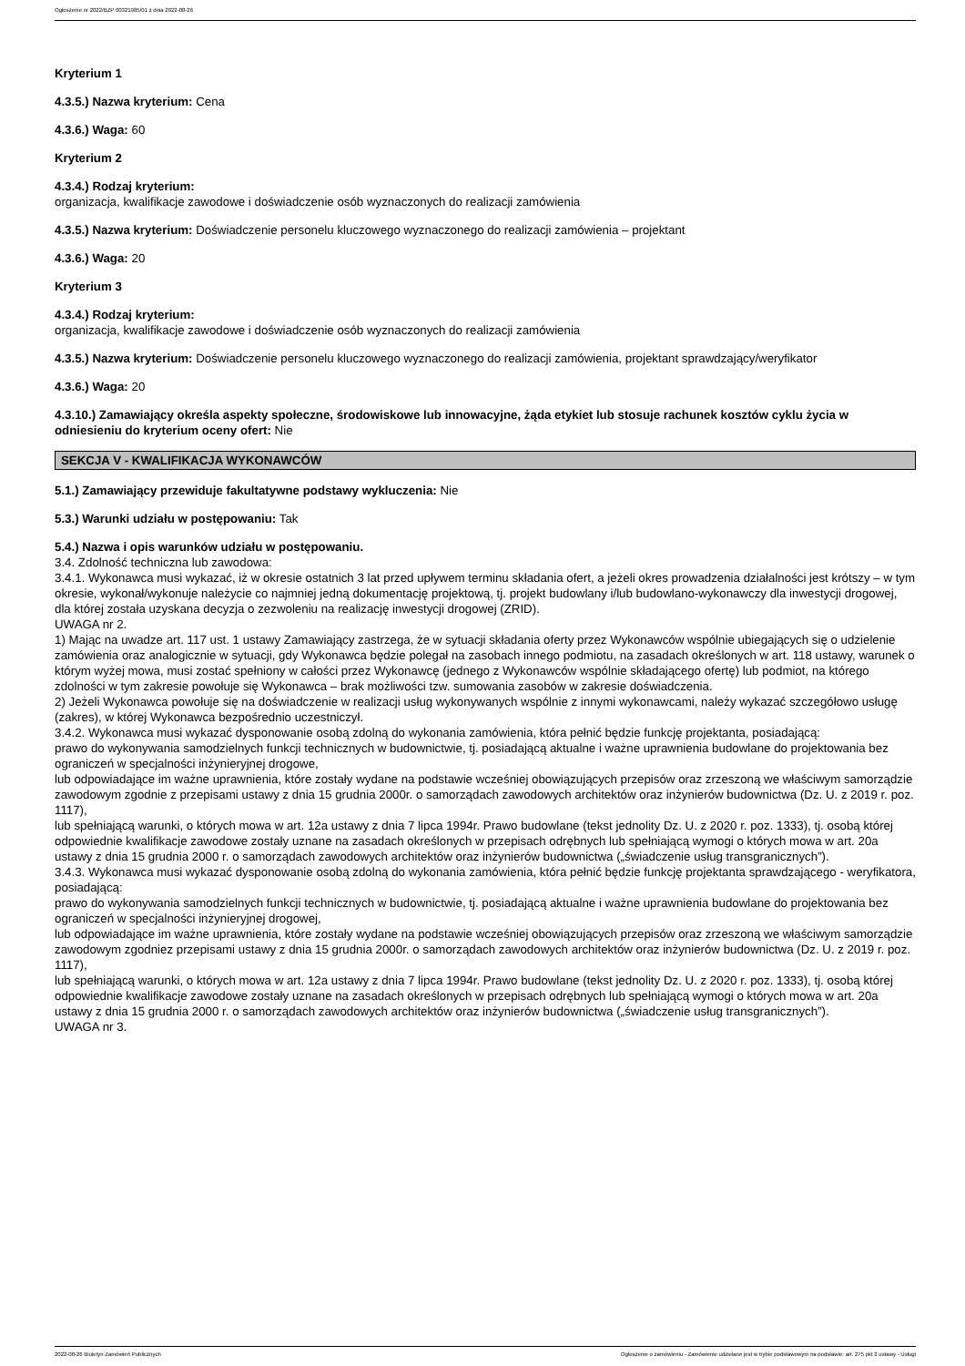Ogłoszenie nr 2022/BZP 00321985/01 z dnia 2022-08-26
Kryterium 1
4.3.5.) Nazwa kryterium: Cena
4.3.6.) Waga: 60
Kryterium 2
4.3.4.) Rodzaj kryterium:
organizacja, kwalifikacje zawodowe i doświadczenie osób wyznaczonych do realizacji zamówienia
4.3.5.) Nazwa kryterium: Doświadczenie personelu kluczowego wyznaczonego do realizacji zamówienia – projektant
4.3.6.) Waga: 20
Kryterium 3
4.3.4.) Rodzaj kryterium:
organizacja, kwalifikacje zawodowe i doświadczenie osób wyznaczonych do realizacji zamówienia
4.3.5.) Nazwa kryterium: Doświadczenie personelu kluczowego wyznaczonego do realizacji zamówienia, projektant sprawdzający/weryfikator
4.3.6.) Waga: 20
4.3.10.) Zamawiający określa aspekty społeczne, środowiskowe lub innowacyjne, żąda etykiet lub stosuje rachunek kosztów cyklu życia w odniesieniu do kryterium oceny ofert: Nie
SEKCJA V - KWALIFIKACJA WYKONAWCÓW
5.1.) Zamawiający przewiduje fakultatywne podstawy wykluczenia: Nie
5.3.) Warunki udziału w postępowaniu: Tak
5.4.) Nazwa i opis warunków udziału w postępowaniu.
3.4. Zdolność techniczna lub zawodowa:
3.4.1. Wykonawca musi wykazać, iż w okresie ostatnich 3 lat przed upływem terminu składania ofert, a jeżeli okres prowadzenia działalności jest krótszy – w tym okresie, wykonał/wykonuje należycie co najmniej jedną dokumentację projektową, tj. projekt budowlany i/lub budowlano-wykonawczy dla inwestycji drogowej, dla której została uzyskana decyzja o zezwoleniu na realizację inwestycji drogowej (ZRID).
UWAGA nr 2.
1) Mając na uwadze art. 117 ust. 1 ustawy Zamawiający zastrzega, że w sytuacji składania oferty przez Wykonawców wspólnie ubiegających się o udzielenie zamówienia oraz analogicznie w sytuacji, gdy Wykonawca będzie polegał na zasobach innego podmiotu, na zasadach określonych w art. 118 ustawy, warunek o którym wyżej mowa, musi zostać spełniony w całości przez Wykonawcę (jednego z Wykonawców wspólnie składającego ofertę) lub podmiot, na którego zdolności w tym zakresie powołuje się Wykonawca – brak możliwości tzw. sumowania zasobów w zakresie doświadczenia.
2) Jeżeli Wykonawca powołuje się na doświadczenie w realizacji usług wykonywanych wspólnie z innymi wykonawcami, należy wykazać szczegółowo usługę (zakres), w której Wykonawca bezpośrednio uczestniczył.
3.4.2. Wykonawca musi wykazać dysponowanie osobą zdolną do wykonania zamówienia, która pełnić będzie funkcję projektanta, posiadającą:
prawo do wykonywania samodzielnych funkcji technicznych w budownictwie, tj. posiadającą aktualne i ważne uprawnienia budowlane do projektowania bez ograniczeń w specjalności inżynieryjnej drogowe,
lub odpowiadające im ważne uprawnienia, które zostały wydane na podstawie wcześniej obowiązujących przepisów oraz zrzeszoną we właściwym samorządzie zawodowym zgodnie z przepisami ustawy z dnia 15 grudnia 2000r. o samorządach zawodowych architektów oraz inżynierów budownictwa (Dz. U. z 2019 r. poz. 1117),
lub spełniającą warunki, o których mowa w art. 12a ustawy z dnia 7 lipca 1994r. Prawo budowlane (tekst jednolity Dz. U. z 2020 r. poz. 1333), tj. osobą której odpowiednie kwalifikacje zawodowe zostały uznane na zasadach określonych w przepisach odrębnych lub spełniającą wymogi o których mowa w art. 20a ustawy z dnia 15 grudnia 2000 r. o samorządach zawodowych architektów oraz inżynierów budownictwa („świadczenie usług transgranicznych”).
3.4.3. Wykonawca musi wykazać dysponowanie osobą zdolną do wykonania zamówienia, która pełnić będzie funkcję projektanta sprawdzającego - weryfikatora, posiadającą:
prawo do wykonywania samodzielnych funkcji technicznych w budownictwie, tj. posiadającą aktualne i ważne uprawnienia budowlane do projektowania bez ograniczeń w specjalności inżynieryjnej drogowej,
lub odpowiadające im ważne uprawnienia, które zostały wydane na podstawie wcześniej obowiązujących przepisów oraz zrzeszoną we właściwym samorządzie zawodowym zgodniez przepisami ustawy z dnia 15 grudnia 2000r. o samorządach zawodowych architektów oraz inżynierów budownictwa (Dz. U. z 2019 r. poz. 1117),
lub spełniającą warunki, o których mowa w art. 12a ustawy z dnia 7 lipca 1994r. Prawo budowlane (tekst jednolity Dz. U. z 2020 r. poz. 1333), tj. osobą której odpowiednie kwalifikacje zawodowe zostały uznane na zasadach określonych w przepisach odrębnych lub spełniającą wymogi o których mowa w art. 20a ustawy z dnia 15 grudnia 2000 r. o samorządach zawodowych architektów oraz inżynierów budownictwa („świadczenie usług transgranicznych”).
UWAGA nr 3.
2022-08-26 Biuletyn Zamówień Publicznych Ogłoszenie o zamówieniu - Zamówienie udzielane jest w trybie podstawowym na podstawie: art. 275 pkt 2 ustawy - Usługi